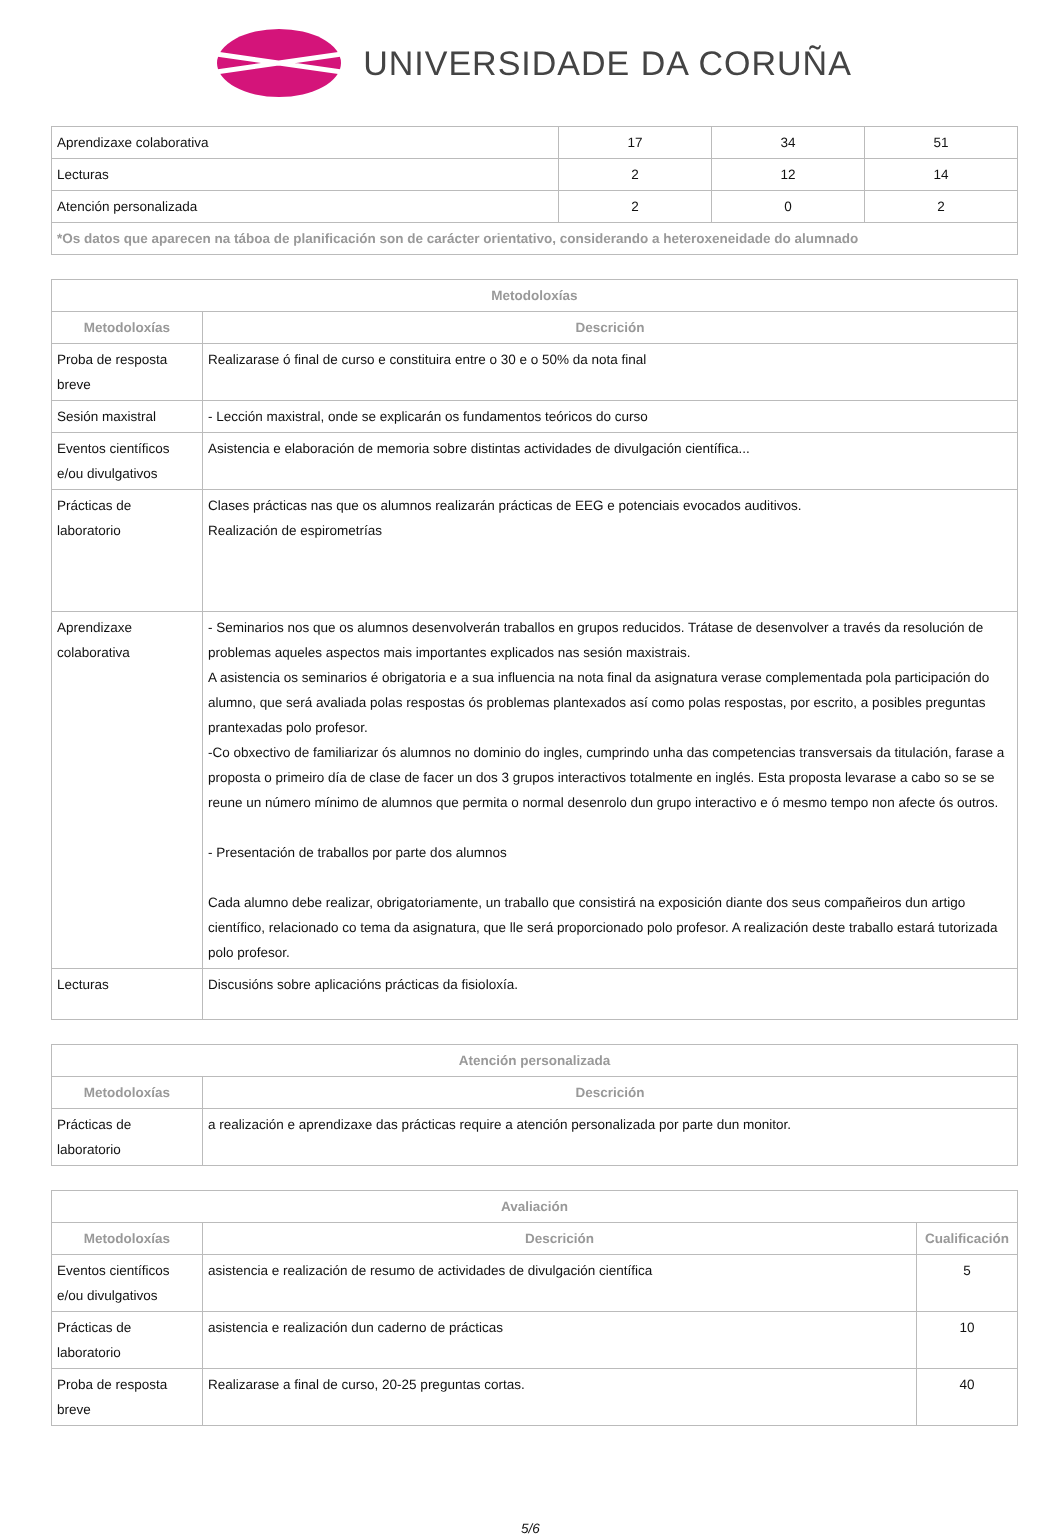UNIVERSIDADE DA CORUÑA
| Aprendizaxe colaborativa | 17 | 34 | 51 |
| Lecturas | 2 | 12 | 14 |
| Atención personalizada | 2 | 0 | 2 |
| *Os datos que aparecen na táboa de planificación son de carácter orientativo, considerando a heteroxeneidade do alumnado | | | |
| Metodoloxías | |
| --- | --- |
| Metodoloxías | Descrición |
| Proba de resposta breve | Realizarase ó final de curso e constituira entre o 30 e o 50% da nota final |
| Sesión maxistral | - Lección maxistral, onde se explicarán os fundamentos teóricos do curso |
| Eventos científicos e/ou divulgativos | Asistencia e elaboración de memoria sobre distintas actividades de divulgación científica... |
| Prácticas de laboratorio | Clases prácticas nas que os alumnos realizarán prácticas de EEG e potenciais evocados auditivos. Realización de espirometrías |
| Aprendizaxe colaborativa | - Seminarios nos que os alumnos desenvolverán traballos en grupos reducidos. Trátase de desenvolver a través da resolución de problemas aqueles aspectos mais importantes explicados nas sesión maxistrais. A asistencia os seminarios é obrigatoria e a sua influencia na nota final da asignatura verase complementada pola participación do alumno, que será avaliada polas respostas ós problemas plantexados así como polas respostas, por escrito, a posibles preguntas prantexadas polo profesor. -Co obxectivo de familiarizar ós alumnos no dominio do ingles, cumprindo unha das competencias transversais da titulación, farase a proposta o primeiro día de clase de facer un dos 3 grupos interactivos totalmente en inglés. Esta proposta levarase a cabo so se se reune un número mínimo de alumnos que permita o normal desenrolo dun grupo interactivo e ó mesmo tempo non afecte ós outros. - Presentación de traballos por parte dos alumnos Cada alumno debe realizar, obrigatoriamente, un traballo que consistirá na exposición diante dos seus compañeiros dun artigo científico, relacionado co tema da asignatura, que lle será proporcionado polo profesor. A realización deste traballo estará tutorizada polo profesor. |
| Lecturas | Discusións sobre aplicacións prácticas da fisioloxía. |
| Atención personalizada | |
| --- | --- |
| Metodoloxías | Descrición |
| Prácticas de laboratorio | a realización e aprendizaxe das prácticas require a atención personalizada por parte dun monitor. |
| Avaliación | | |
| --- | --- | --- |
| Metodoloxías | Descrición | Cualificación |
| Eventos científicos e/ou divulgativos | asistencia e realización de resumo de actividades de divulgación científica | 5 |
| Prácticas de laboratorio | asistencia e realización dun caderno de prácticas | 10 |
| Proba de resposta breve | Realizarase a final de curso, 20-25 preguntas cortas. | 40 |
5/6